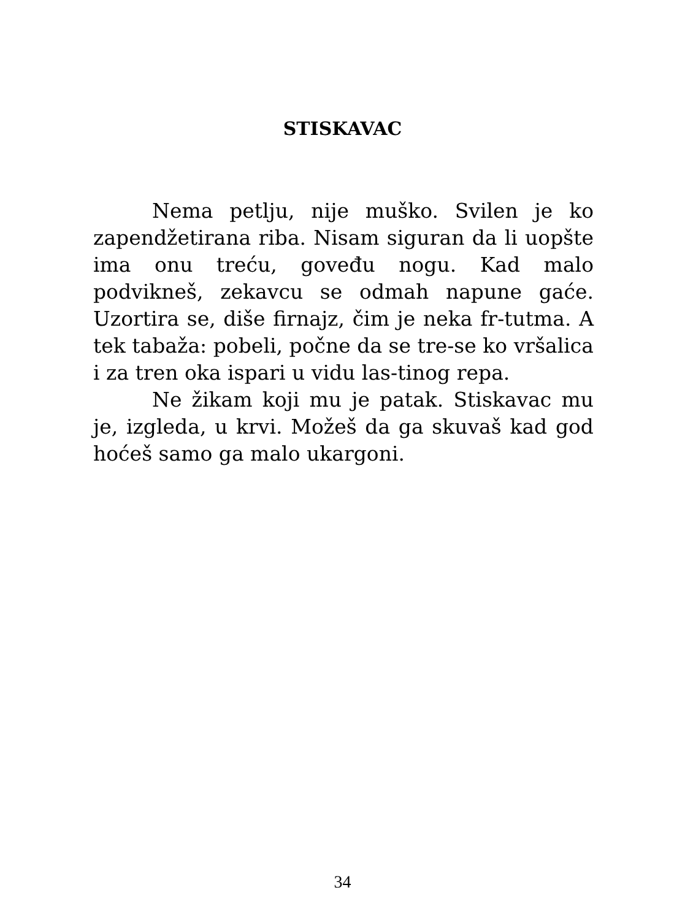STISKAVAC
Nema petlju, nije muško. Svilen je ko zapendžetirana riba. Nisam siguran da li uopšte ima onu treću, goveđu nogu. Kad malo podvikneš, zekavcu se odmah napune gaće. Uzortira se, diše firnajz, čim je neka fr-tutma. A tek tabaža: pobeli, počne da se tre-se ko vršalica i za tren oka ispari u vidu las-tinog repa.
Ne žikam koji mu je patak. Stiskavac mu je, izgleda, u krvi. Možeš da ga skuvaš kad god hoćeš samo ga malo ukargoni.
34